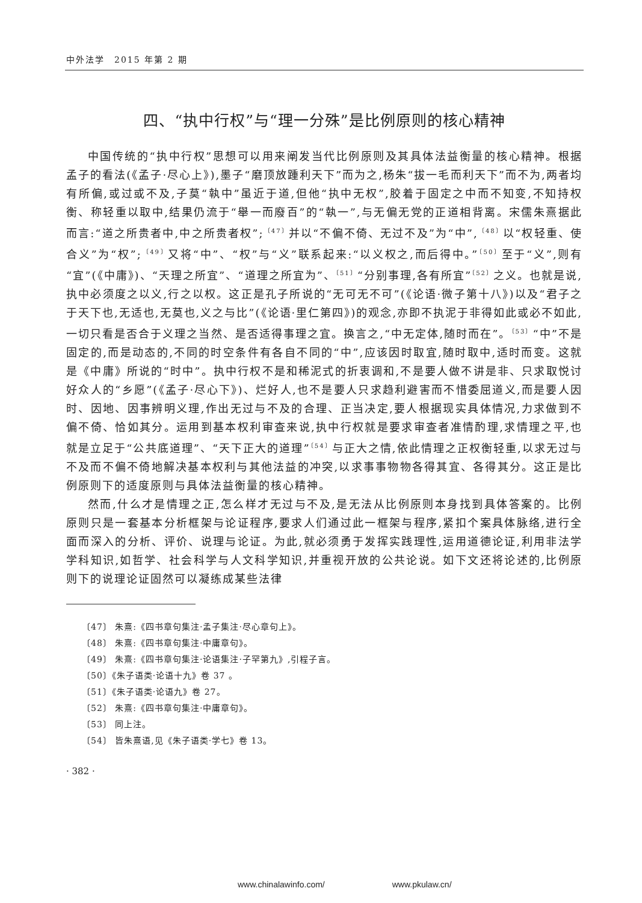中外法学　2015 年第 2 期
四、“执中行权”与“理一分殊”是比例原则的核心精神
中国传统的“执中行权”思想可以用来阐发当代比例原则及其具体法益衡量的核心精神。根据孟子的看法(《孟子·尽心上》),墨子“磨顶放踵利天下”而为之,杨朱“拔一毛而利天下”而不为,两者均有所偏,或过或不及,子莫“執中”虽近于道,但他“执中无权”,胶着于固定之中而不知变,不知持权衡、称轻重以取中,结果仍流于“舉一而廢百”的“執一”,与无偏无党的正道相背离。宋儒朱熹据此而言:“道之所贵者中,中之所贵者权”;<sup>〔47〕</sup>并以“不偏不倚、无过不及”为“中”,<sup>〔48〕</sup>以“权轻重、使合义”为“权”;<sup>〔49〕</sup>又将“中”、“权”与“义”联系起来:“以义权之,而后得中。”<sup>〔50〕</sup>至于“义”,则有“宜”(《中庸》)、“天理之所宜”、“道理之所宜为”、<sup>〔51〕</sup>“分别事理,各有所宜”<sup>〔52〕</sup>之义。也就是说,执中必须度之以义,行之以权。这正是孔子所说的“无可无不可”(《论语·微子第十八》)以及“君子之于天下也,无适也,无莫也,义之与比”(《论语·里仁第四》)的观念,亦即不执泥于非得如此或必不如此,一切只看是否合于义理之当然、是否适得事理之宜。换言之,“中无定体,随时而在”。<sup>〔53〕</sup>“中”不是固定的,而是动态的,不同的时空条件有各自不同的“中”,应该因时取宜,随时取中,适时而变。这就是《中庸》所说的“时中”。执中行权不是和稀泥式的折衷调和,不是要人做不讲是非、只求取悦讨好众人的“乡愿”(《孟子·尽心下》)、烂好人,也不是要人只求趋利避害而不惜委屈道义,而是要人因时、因地、因事辨明义理,作出无过与不及的合理、正当决定,要人根据现实具体情况,力求做到不偏不倚、恰如其分。运用到基本权利审查来说,执中行权就是要求审查者准情酌理,求情理之平,也就是立足于“公共底道理”、“天下正大的道理”<sup>〔54〕</sup>与正大之情,依此情理之正权衡轻重,以求无过与不及而不偏不倚地解决基本权利与其他法益的冲突,以求事事物物各得其宜、各得其分。这正是比例原则下的适度原则与具体法益衡量的核心精神。
然而,什么才是情理之正,怎么样才无过与不及,是无法从比例原则本身找到具体答案的。比例原则只是一套基本分析框架与论证程序,要求人们通过此一框架与程序,紧扣个案具体脉络,进行全面而深入的分析、评价、说理与论证。为此,就必须勇于发挥实践理性,运用道德论证,利用非法学学科知识,如哲学、社会科学与人文科学知识,并重视开放的公共论说。如下文还将论述的,比例原则下的说理论证固然可以凝练成某些法律
〔47〕 朱熹:《四书章句集注·孟子集注·尽心章句上》。
〔48〕 朱熹:《四书章句集注·中庸章句》。
〔49〕 朱熹:《四书章句集注·论语集注·子罕第九》,引程子言。
〔50〕《朱子语类·论语十九》卷 37 。
〔51〕《朱子语类·论语九》卷 27。
〔52〕 朱熹:《四书章句集注·中庸章句》。
〔53〕 同上注。
〔54〕 皆朱熹语,见《朱子语类·学七》卷 13。
· 382 ·
www.chinalawinfo.com/　　　　　　　　www.pkulaw.cn/